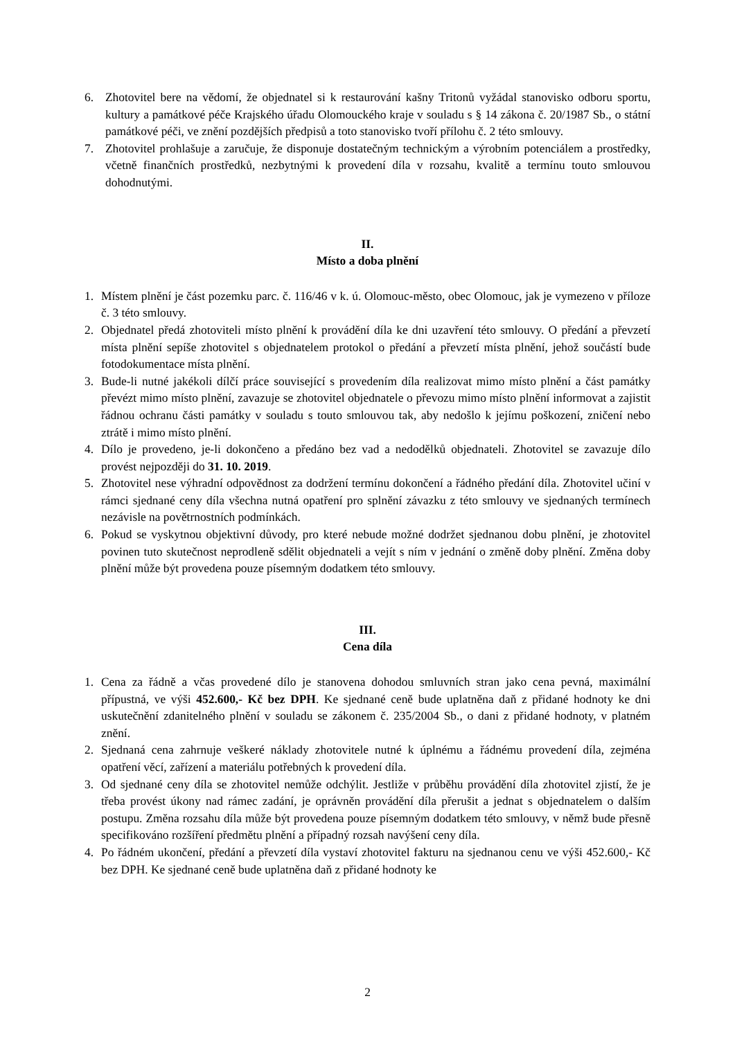6. Zhotovitel bere na vědomí, že objednatel si k restaurování kašny Tritonů vyžádal stanovisko odboru sportu, kultury a památkové péče Krajského úřadu Olomouckého kraje v souladu s § 14 zákona č. 20/1987 Sb., o státní památkové péči, ve znění pozdějších předpisů a toto stanovisko tvoří přílohu č. 2 této smlouvy.
7. Zhotovitel prohlašuje a zaručuje, že disponuje dostatečným technickým a výrobním potenciálem a prostředky, včetně finančních prostředků, nezbytnými k provedení díla v rozsahu, kvalitě a termínu touto smlouvou dohodnutými.
II.
Místo a doba plnění
1. Místem plnění je část pozemku parc. č. 116/46 v k. ú. Olomouc-město, obec Olomouc, jak je vymezeno v příloze č. 3 této smlouvy.
2. Objednatel předá zhotoviteli místo plnění k provádění díla ke dni uzavření této smlouvy. O předání a převzetí místa plnění sepíše zhotovitel s objednatelem protokol o předání a převzetí místa plnění, jehož součástí bude fotodokumentace místa plnění.
3. Bude-li nutné jakékoli dílčí práce související s provedením díla realizovat mimo místo plnění a část památky převézt mimo místo plnění, zavazuje se zhotovitel objednatele o převozu mimo místo plnění informovat a zajistit řádnou ochranu části památky v souladu s touto smlouvou tak, aby nedošlo k jejímu poškození, zničení nebo ztrátě i mimo místo plnění.
4. Dílo je provedeno, je-li dokončeno a předáno bez vad a nedodělků objednateli. Zhotovitel se zavazuje dílo provést nejpozději do 31. 10. 2019.
5. Zhotovitel nese výhradní odpovědnost za dodržení termínu dokončení a řádného předání díla. Zhotovitel učiní v rámci sjednané ceny díla všechna nutná opatření pro splnění závazku z této smlouvy ve sjednaných termínech nezávisle na povětrnostních podmínkách.
6. Pokud se vyskytnou objektivní důvody, pro které nebude možné dodržet sjednanou dobu plnění, je zhotovitel povinen tuto skutečnost neprodleně sdělit objednateli a vejít s ním v jednání o změně doby plnění. Změna doby plnění může být provedena pouze písemným dodatkem této smlouvy.
III.
Cena díla
1. Cena za řádně a včas provedené dílo je stanovena dohodou smluvních stran jako cena pevná, maximální přípustná, ve výši 452.600,- Kč bez DPH. Ke sjednané ceně bude uplatněna daň z přidané hodnoty ke dni uskutečnění zdanitelného plnění v souladu se zákonem č. 235/2004 Sb., o dani z přidané hodnoty, v platném znění.
2. Sjednaná cena zahrnuje veškeré náklady zhotovitele nutné k úplnému a řádnému provedení díla, zejména opatření věcí, zařízení a materiálu potřebných k provedení díla.
3. Od sjednané ceny díla se zhotovitel nemůže odchýlit. Jestliže v průběhu provádění díla zhotovitel zjistí, že je třeba provést úkony nad rámec zadání, je oprávněn provádění díla přerušit a jednat s objednatelem o dalším postupu. Změna rozsahu díla může být provedena pouze písemným dodatkem této smlouvy, v němž bude přesně specifikováno rozšíření předmětu plnění a případný rozsah navýšení ceny díla.
4. Po řádném ukončení, předání a převzetí díla vystaví zhotovitel fakturu na sjednanou cenu ve výši 452.600,- Kč bez DPH. Ke sjednané ceně bude uplatněna daň z přidané hodnoty ke
2